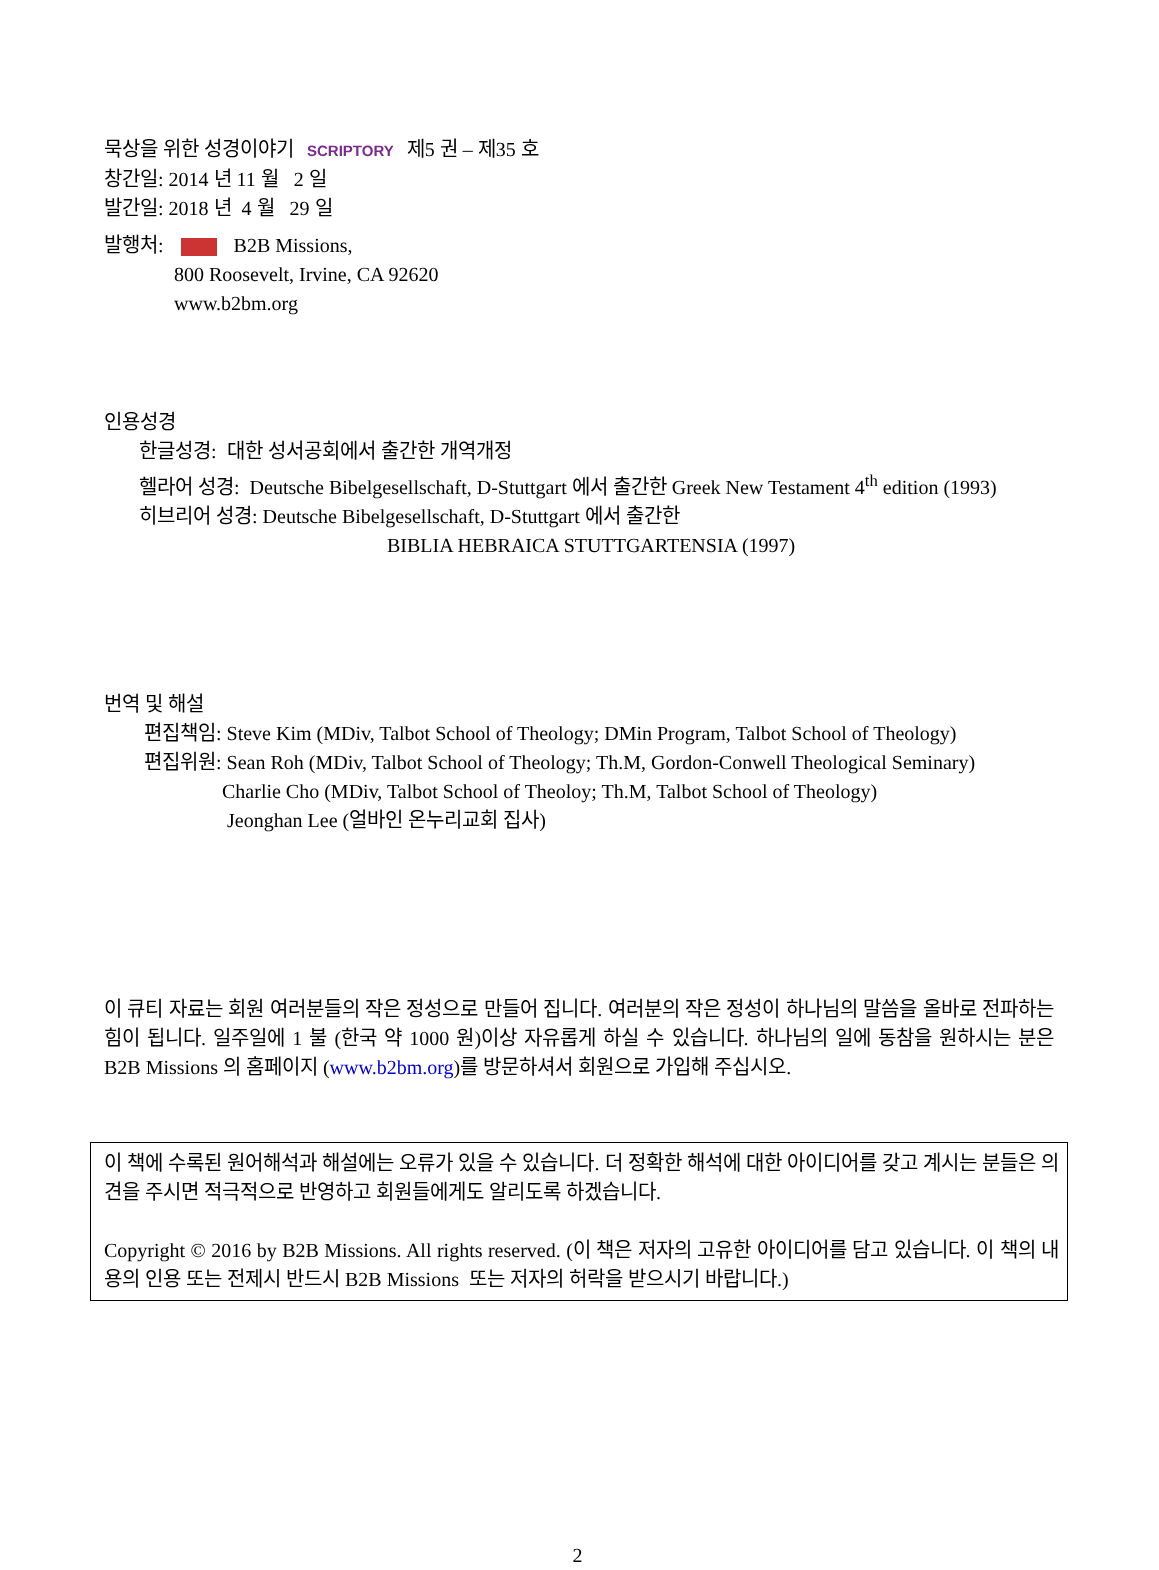묵상을 위한 성경이야기 SCRIPTORY 제5 권 – 제35 호
창간일: 2014 년 11 월 2 일
발간일: 2018 년 4 월 29 일
발행처: B2B Missions,
800 Roosevelt, Irvine, CA 92620
www.b2bm.org
인용성경
한글성경: 대한 성서공회에서 출간한 개역개정
헬라어 성경: Deutsche Bibelgesellschaft, D-Stuttgart 에서 출간한 Greek New Testament 4<sup>th</sup> edition (1993)
히브리어 성경: Deutsche Bibelgesellschaft, D-Stuttgart 에서 출간한
BIBLIA HEBRAICA STUTTGARTENSIA (1997)
번역 및 해설
편집책임: Steve Kim (MDiv, Talbot School of Theology; DMin Program, Talbot School of Theology)
편집위원: Sean Roh (MDiv, Talbot School of Theology; Th.M, Gordon-Conwell Theological Seminary)
Charlie Cho (MDiv, Talbot School of Theoloy; Th.M, Talbot School of Theology)
Jeonghan Lee (얼바인 온누리교회 집사)
이 큐티 자료는 회원 여러분들의 작은 정성으로 만들어 집니다. 여러분의 작은 정성이 하나님의 말씀을 올바로 전파하는 힘이 됩니다. 일주일에 1 불 (한국 약 1000 원)이상 자유롭게 하실 수 있습니다. 하나님의 일에 동참을 원하시는 분은 B2B Missions 의 홈페이지 (www.b2bm.org)를 방문하셔서 회원으로 가입해 주십시오.
이 책에 수록된 원어해석과 해설에는 오류가 있을 수 있습니다. 더 정확한 해석에 대한 아이디어를 갖고 계시는 분들은 의견을 주시면 적극적으로 반영하고 회원들에게도 알리도록 하겠습니다.
Copyright © 2016 by B2B Missions. All rights reserved. (이 책은 저자의 고유한 아이디어를 담고 있습니다. 이 책의 내용의 인용 또는 전제시 반드시 B2B Missions 또는 저자의 허락을 받으시기 바랍니다.)
2